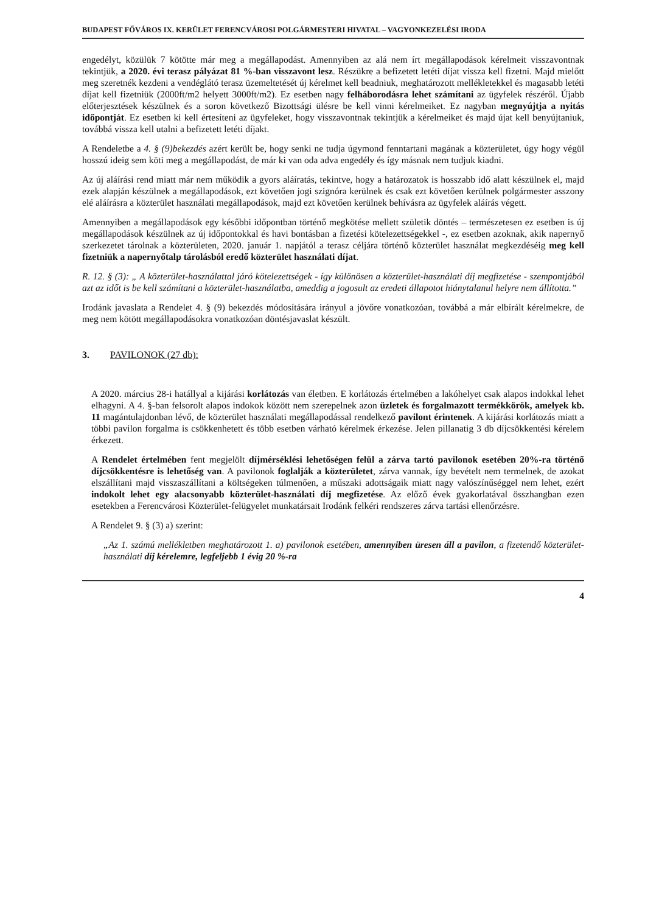BUDAPEST FŐVÁROS IX. KERÜLET FERENCVÁROSI POLGÁRMESTERI HIVATAL – VAGYONKEZELÉSI IRODA
engedélyt, közülük 7 kötötte már meg a megállapodást. Amennyiben az alá nem írt megállapodások kérelmeit visszavontnak tekintjük, a 2020. évi terasz pályázat 81 %-ban visszavont lesz. Részükre a befizetett letéti díjat vissza kell fizetni. Majd mielőtt meg szeretnék kezdeni a vendéglátó terasz üzemeltetését új kérelmet kell beadniuk, meghatározott mellékletekkel és magasabb letéti díjat kell fizetniük (2000ft/m2 helyett 3000ft/m2). Ez esetben nagy felháborodásra lehet számítani az ügyfelek részéről. Újabb előterjesztések készülnek és a soron következő Bizottsági ülésre be kell vinni kérelmeiket. Ez nagyban megnyújtja a nyitás időpontját. Ez esetben ki kell értesíteni az ügyfeleket, hogy visszavontnak tekintjük a kérelmeiket és majd újat kell benyújtaniuk, továbbá vissza kell utalni a befizetett letéti díjakt.
A Rendeletbe a 4. § (9)bekezdés azért került be, hogy senki ne tudja úgymond fenntartani magának a közterületet, úgy hogy végül hosszú ideig sem köti meg a megállapodást, de már ki van oda adva engedély és így másnak nem tudjuk kiadni.
Az új aláírási rend miatt már nem működik a gyors aláíratás, tekintve, hogy a határozatok is hosszabb idő alatt készülnek el, majd ezek alapján készülnek a megállapodások, ezt követően jogi szignóra kerülnek és csak ezt követően kerülnek polgármester asszony elé aláírásra a közterület használati megállapodások, majd ezt követően kerülnek behívásra az ügyfelek aláírás végett.
Amennyiben a megállapodások egy későbbi időpontban történő megkötése mellett születik döntés – természetesen ez esetben is új megállapodások készülnek az új időpontokkal és havi bontásban a fizetési kötelezettségekkel -, ez esetben azoknak, akik napernyő szerkezetet tárolnak a közterületen, 2020. január 1. napjától a terasz céljára történő közterület használat megkezdéséig meg kell fizetniük a napernyőtalp tárolásból eredő közterület használati díjat.
R. 12. § (3): „ A közterület-használattal járó kötelezettségek - így különösen a közterület-használati díj megfizetése - szempontjából azt az időt is be kell számítani a közterület-használatba, ameddig a jogosult az eredeti állapotot hiánytalanul helyre nem állította.”
Irodánk javaslata a Rendelet 4. § (9) bekezdés módosítására irányul a jövőre vonatkozóan, továbbá a már elbírált kérelmekre, de meg nem kötött megállapodásokra vonatkozóan döntésjavaslat készült.
3. PAVILONOK (27 db):
A 2020. március 28-i hatállyal a kijárási korlátozás van életben. E korlátozás értelmében a lakóhelyet csak alapos indokkal lehet elhagyni. A 4. §-ban felsorolt alapos indokok között nem szerepelnek azon üzletek és forgalmazott termékkörök, amelyek kb. 11 magántulajdonban lévő, de közterület használati megállapodással rendelkező pavilont érintenek. A kijárási korlátozás miatt a többi pavilon forgalma is csökkenhetett és több esetben várható kérelmek érkezése. Jelen pillanatig 3 db díjcsökkentési kérelem érkezett.
A Rendelet értelmében fent megjelölt díjmérséklési lehetőségen felül a zárva tartó pavilonok esetében 20%-ra történő díjcsökkentésre is lehetőség van. A pavilonok foglalják a közterületet, zárva vannak, így bevételt nem termelnek, de azokat elszállítani majd visszaszállítani a költségeken túlmenően, a műszaki adottságaik miatt nagy valószínűséggel nem lehet, ezért indokolt lehet egy alacsonyabb közterület-használati díj megfizetése. Az előző évek gyakorlatával összhangban ezen esetekben a Ferencvárosi Közterület-felügyelet munkatársait Irodánk felkéri rendszeres zárva tartási ellenőrzésre.
A Rendelet 9. § (3) a) szerint:
„Az 1. számú mellékletben meghatározott 1. a) pavilonok esetében, amennyiben üresen áll a pavilon, a fizetendő közterület-használati díj kérelemre, legfeljebb 1 évig 20 %-ra
4